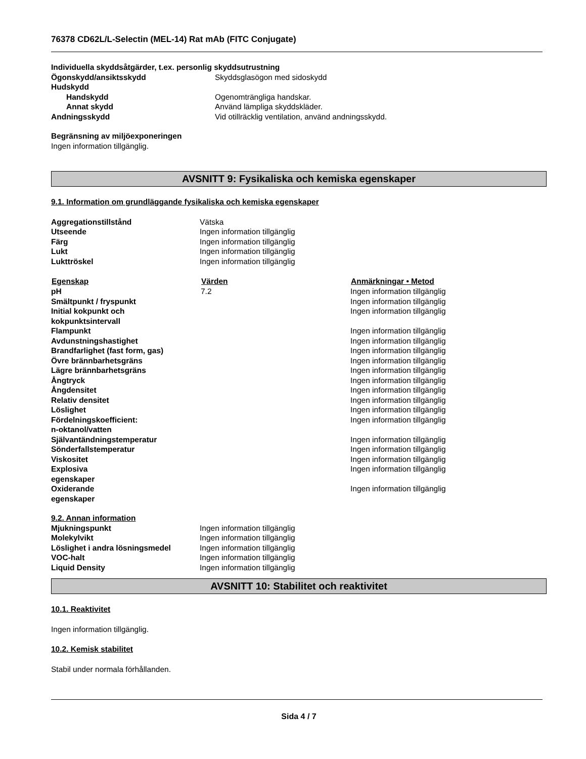76378 CD62L/L-Selectin (MEL-14) Rat mAb (FITC Conjugate)
Individuella skyddsåtgärder, t.ex. personlig skyddsutrustning
| Ögonskydd/ansiktsskydd | Skyddsglasögon med sidoskydd |
| Hudskydd | |
| Handskydd | Ogenomträngliga handskar. |
| Annat skydd | Använd lämpliga skyddskläder. |
| Andningsskydd | Vid otillräcklig ventilation, använd andningsskydd. |
Begränsning av miljöexponeringen
Ingen information tillgänglig.
AVSNITT 9: Fysikaliska och kemiska egenskaper
9.1. Information om grundläggande fysikaliska och kemiska egenskaper
| Aggregationstillstånd | Vätska |
| Utseende | Ingen information tillgänglig |
| Färg | Ingen information tillgänglig |
| Lukt | Ingen information tillgänglig |
| Lukttröskel | Ingen information tillgänglig |
| Egenskap | Värden | Anmärkningar • Metod |
| --- | --- | --- |
| pH | 7.2 | Ingen information tillgänglig |
| Smältpunkt / fryspunkt | | Ingen information tillgänglig |
| Initial kokpunkt och kokpunktsintervall | | Ingen information tillgänglig |
| Flampunkt | | Ingen information tillgänglig |
| Avdunstningshastighet | | Ingen information tillgänglig |
| Brandfarlighet (fast form, gas) | | Ingen information tillgänglig |
| Övre brännbarhetsgräns | | Ingen information tillgänglig |
| Lägre brännbarhetsgräns | | Ingen information tillgänglig |
| Ångtryck | | Ingen information tillgänglig |
| Ångdensitet | | Ingen information tillgänglig |
| Relativ densitet | | Ingen information tillgänglig |
| Löslighet | | Ingen information tillgänglig |
| Fördelningskoefficient: n-oktanol/vatten | | Ingen information tillgänglig |
| Självantändningstemperatur | | Ingen information tillgänglig |
| Sönderfallstemperatur | | Ingen information tillgänglig |
| Viskositet | | Ingen information tillgänglig |
| Explosiva egenskaper | | Ingen information tillgänglig |
| Oxiderande egenskaper | | Ingen information tillgänglig |
9.2. Annan information
| Mjukningspunkt | Ingen information tillgänglig |
| Molekylvikt | Ingen information tillgänglig |
| Löslighet i andra lösningsmedel | Ingen information tillgänglig |
| VOC-halt | Ingen information tillgänglig |
| Liquid Density | Ingen information tillgänglig |
AVSNITT 10: Stabilitet och reaktivitet
10.1. Reaktivitet
Ingen information tillgänglig.
10.2. Kemisk stabilitet
Stabil under normala förhållanden.
Sida 4 / 7